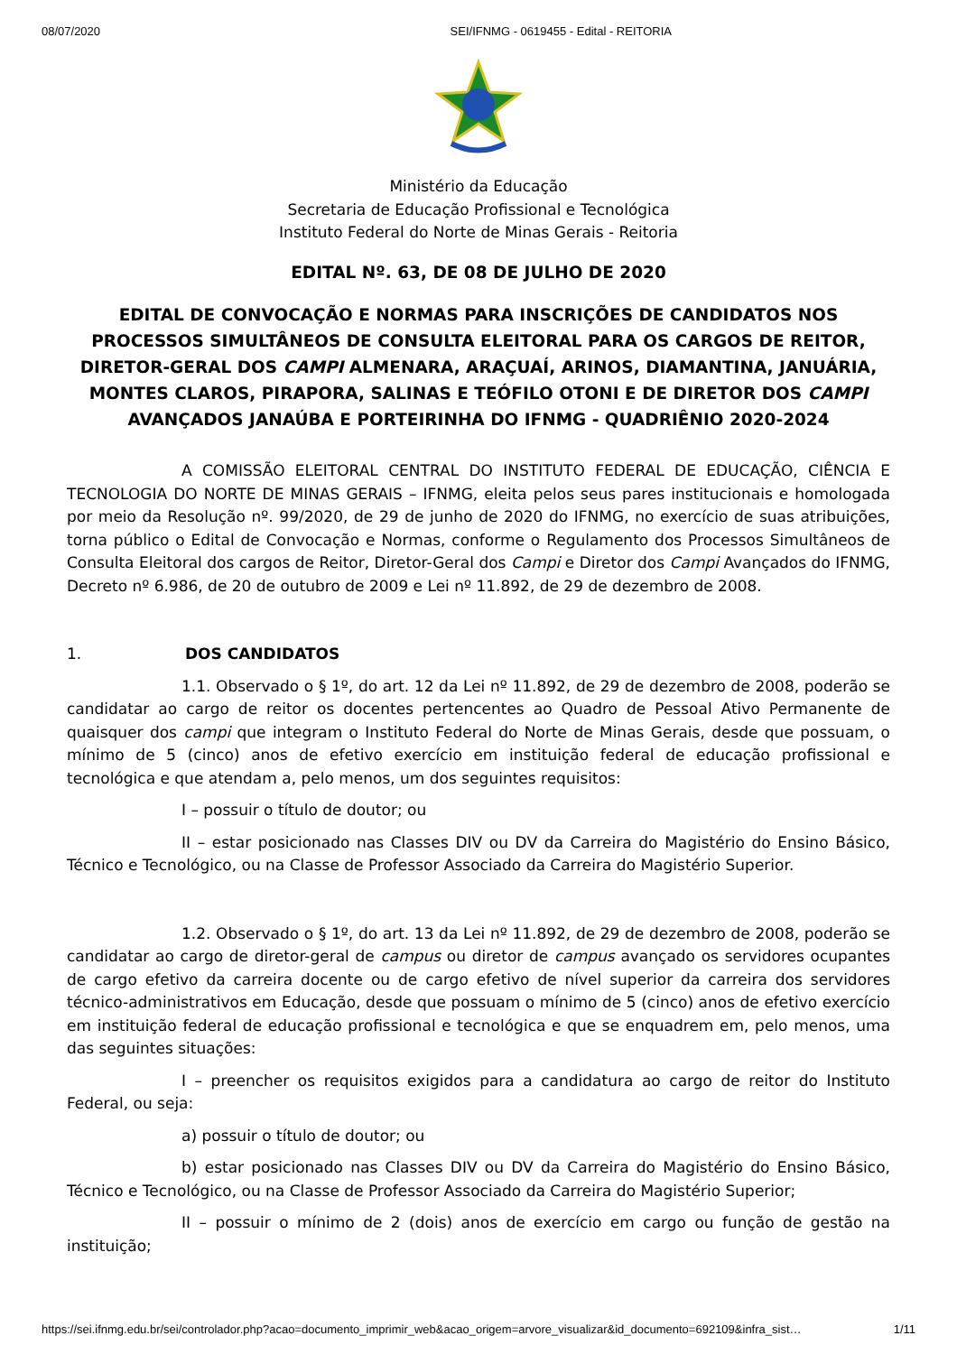08/07/2020 SEI/IFNMG - 0619455 - Edital - REITORIA
Ministério da Educação
Secretaria de Educação Profissional e Tecnológica
Instituto Federal do Norte de Minas Gerais - Reitoria
EDITAL Nº. 63, DE 08 DE JULHO DE 2020
EDITAL DE CONVOCAÇÃO E NORMAS PARA INSCRIÇÕES DE CANDIDATOS NOS PROCESSOS SIMULTÂNEOS DE CONSULTA ELEITORAL PARA OS CARGOS DE REITOR, DIRETOR-GERAL DOS CAMPI ALMENARA, ARAÇUAÍ, ARINOS, DIAMANTINA, JANUÁRIA, MONTES CLAROS, PIRAPORA, SALINAS E TEÓFILO OTONI E DE DIRETOR DOS CAMPI AVANÇADOS JANAÚBA E PORTEIRINHA DO IFNMG - QUADRIÊNIO 2020-2024
A COMISSÃO ELEITORAL CENTRAL DO INSTITUTO FEDERAL DE EDUCAÇÃO, CIÊNCIA E TECNOLOGIA DO NORTE DE MINAS GERAIS – IFNMG, eleita pelos seus pares institucionais e homologada por meio da Resolução nº. 99/2020, de 29 de junho de 2020 do IFNMG, no exercício de suas atribuições, torna público o Edital de Convocação e Normas, conforme o Regulamento dos Processos Simultâneos de Consulta Eleitoral dos cargos de Reitor, Diretor-Geral dos Campi e Diretor dos Campi Avançados do IFNMG, Decreto nº 6.986, de 20 de outubro de 2009 e Lei nº 11.892, de 29 de dezembro de 2008.
1. DOS CANDIDATOS
1.1. Observado o § 1º, do art. 12 da Lei nº 11.892, de 29 de dezembro de 2008, poderão se candidatar ao cargo de reitor os docentes pertencentes ao Quadro de Pessoal Ativo Permanente de quaisquer dos campi que integram o Instituto Federal do Norte de Minas Gerais, desde que possuam, o mínimo de 5 (cinco) anos de efetivo exercício em instituição federal de educação profissional e tecnológica e que atendam a, pelo menos, um dos seguintes requisitos:
I – possuir o título de doutor; ou
II – estar posicionado nas Classes DIV ou DV da Carreira do Magistério do Ensino Básico, Técnico e Tecnológico, ou na Classe de Professor Associado da Carreira do Magistério Superior.
1.2. Observado o § 1º, do art. 13 da Lei nº 11.892, de 29 de dezembro de 2008, poderão se candidatar ao cargo de diretor-geral de campus ou diretor de campus avançado os servidores ocupantes de cargo efetivo da carreira docente ou de cargo efetivo de nível superior da carreira dos servidores técnico-administrativos em Educação, desde que possuam o mínimo de 5 (cinco) anos de efetivo exercício em instituição federal de educação profissional e tecnológica e que se enquadrem em, pelo menos, uma das seguintes situações:
I – preencher os requisitos exigidos para a candidatura ao cargo de reitor do Instituto Federal, ou seja:
a) possuir o título de doutor; ou
b) estar posicionado nas Classes DIV ou DV da Carreira do Magistério do Ensino Básico, Técnico e Tecnológico, ou na Classe de Professor Associado da Carreira do Magistério Superior;
II – possuir o mínimo de 2 (dois) anos de exercício em cargo ou função de gestão na instituição;
https://sei.ifnmg.edu.br/sei/controlador.php?acao=documento_imprimir_web&acao_origem=arvore_visualizar&id_documento=692109&infra_sist… 1/11